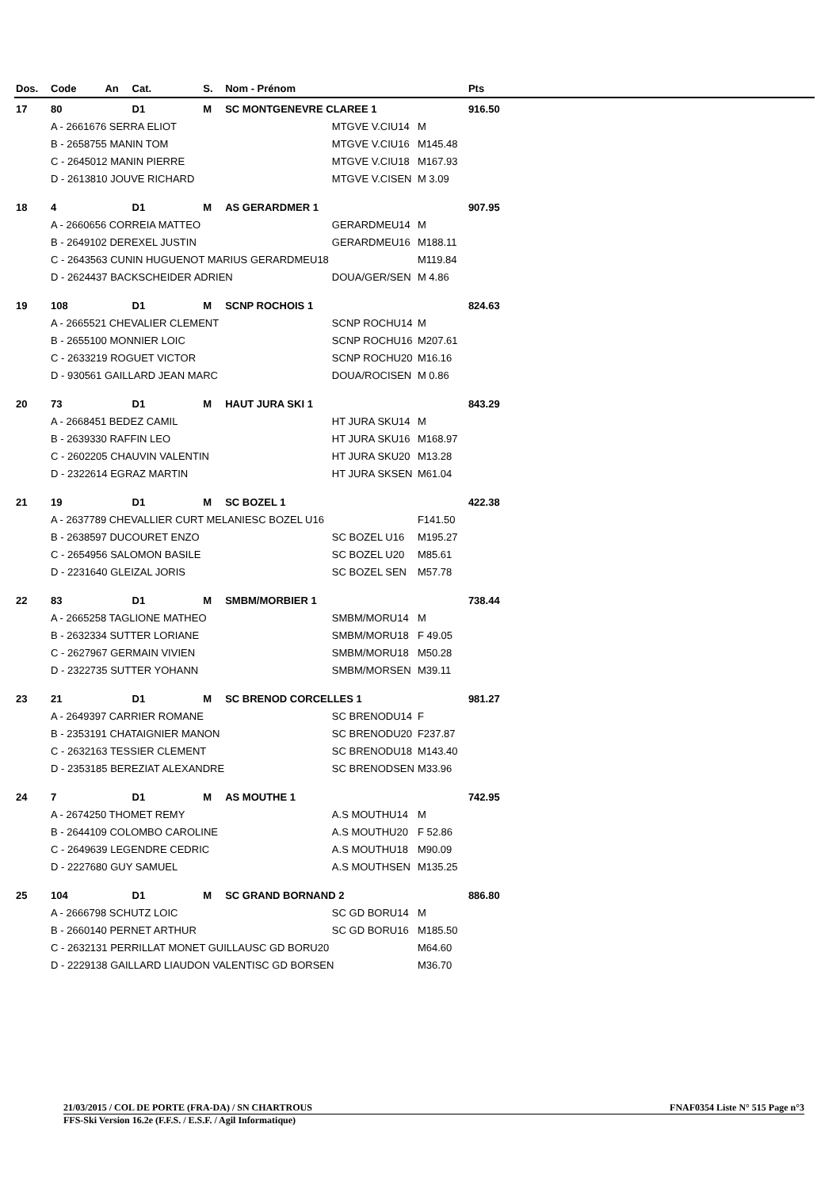| Dos. | Code | An | Cat. | S. | Nom - Prénom | | | Pts |
| --- | --- | --- | --- | --- | --- | --- | --- | --- |
| 17 | 80 | | D1 | M | SC MONTGENEVRE CLAREE 1 | | | 916.50 |
| | A - 2661676 SERRA ELIOT | | | | | MTGVE V.CIU14 | M | |
| | B - 2658755 MANIN TOM | | | | | MTGVE V.CIU16 | M145.48 | |
| | C - 2645012 MANIN PIERRE | | | | | MTGVE V.CIU18 | M167.93 | |
| | D - 2613810 JOUVE RICHARD | | | | | MTGVE V.CISEN | M 3.09 | |
| 18 | 4 | | D1 | M | AS GERARDMER 1 | | | 907.95 |
| | A - 2660656 CORREIA MATTEO | | | | | GERARDMEU14 | M | |
| | B - 2649102 DEREXEL JUSTIN | | | | | GERARDMEU16 | M188.11 | |
| | C - 2643563 CUNIN HUGUENOT MARIUS GERARDMEU18 | | | | | | M119.84 | |
| | D - 2624437 BACKSCHEIDER ADRIEN | | | | | DOUA/GER/SEN | M 4.86 | |
| 19 | 108 | | D1 | M | SCNP ROCHOIS 1 | | | 824.63 |
| | A - 2665521 CHEVALIER CLEMENT | | | | | SCNP ROCHU14 | M | |
| | B - 2655100 MONNIER LOIC | | | | | SCNP ROCHU16 | M207.61 | |
| | C - 2633219 ROGUET VICTOR | | | | | SCNP ROCHU20 | M16.16 | |
| | D - 930561 GAILLARD JEAN MARC | | | | | DOUA/ROCISEN | M 0.86 | |
| 20 | 73 | | D1 | M | HAUT JURA SKI 1 | | | 843.29 |
| | A - 2668451 BEDEZ CAMIL | | | | | HT JURA SKU14 | M | |
| | B - 2639330 RAFFIN LEO | | | | | HT JURA SKU16 | M168.97 | |
| | C - 2602205 CHAUVIN VALENTIN | | | | | HT JURA SKU20 | M13.28 | |
| | D - 2322614 EGRAZ MARTIN | | | | | HT JURA SKSEN | M61.04 | |
| 21 | 19 | | D1 | M | SC BOZEL 1 | | | 422.38 |
| | A - 2637789 CHEVALLIER CURT MELANIESC BOZEL U16 | | | | | | F141.50 | |
| | B - 2638597 DUCOURET ENZO | | | | | SC BOZEL U16 | M195.27 | |
| | C - 2654956 SALOMON BASILE | | | | | SC BOZEL U20 | M85.61 | |
| | D - 2231640 GLEIZAL JORIS | | | | | SC BOZEL SEN | M57.78 | |
| 22 | 83 | | D1 | M | SMBM/MORBIER 1 | | | 738.44 |
| | A - 2665258 TAGLIONE MATHEO | | | | | SMBM/MORU14 | M | |
| | B - 2632334 SUTTER LORIANE | | | | | SMBM/MORU18 | F 49.05 | |
| | C - 2627967 GERMAIN VIVIEN | | | | | SMBM/MORU18 | M50.28 | |
| | D - 2322735 SUTTER YOHANN | | | | | SMBM/MORSEN | M39.11 | |
| 23 | 21 | | D1 | M | SC BRENOD CORCELLES 1 | | | 981.27 |
| | A - 2649397 CARRIER ROMANE | | | | | SC BRENODU14 | F | |
| | B - 2353191 CHATAIGNIER MANON | | | | | SC BRENODU20 | F237.87 | |
| | C - 2632163 TESSIER CLEMENT | | | | | SC BRENODU18 | M143.40 | |
| | D - 2353185 BEREZIAT ALEXANDRE | | | | | SC BRENODSEN | M33.96 | |
| 24 | 7 | | D1 | M | AS MOUTHE 1 | | | 742.95 |
| | A - 2674250 THOMET REMY | | | | | A.S MOUTHU14 | M | |
| | B - 2644109 COLOMBO CAROLINE | | | | | A.S MOUTHU20 | F 52.86 | |
| | C - 2649639 LEGENDRE CEDRIC | | | | | A.S MOUTHU18 | M90.09 | |
| | D - 2227680 GUY SAMUEL | | | | | A.S MOUTHSEN | M135.25 | |
| 25 | 104 | | D1 | M | SC GRAND BORNAND 2 | | | 886.80 |
| | A - 2666798 SCHUTZ LOIC | | | | | SC GD BORU14 | M | |
| | B - 2660140 PERNET ARTHUR | | | | | SC GD BORU16 | M185.50 | |
| | C - 2632131 PERRILLAT MONET GUILLAUSC GD BORU20 | | | | | | M64.60 | |
| | D - 2229138 GAILLARD LIAUDON VALENTISC GD BORSEN | | | | | | M36.70 | |
21/03/2015 / COL DE PORTE (FRA-DA) / SN CHARTROUS FNAF0354 Liste N° 515 Page n°3
FFS-Ski Version 16.2e (F.F.S. / E.S.F. / Agil Informatique)